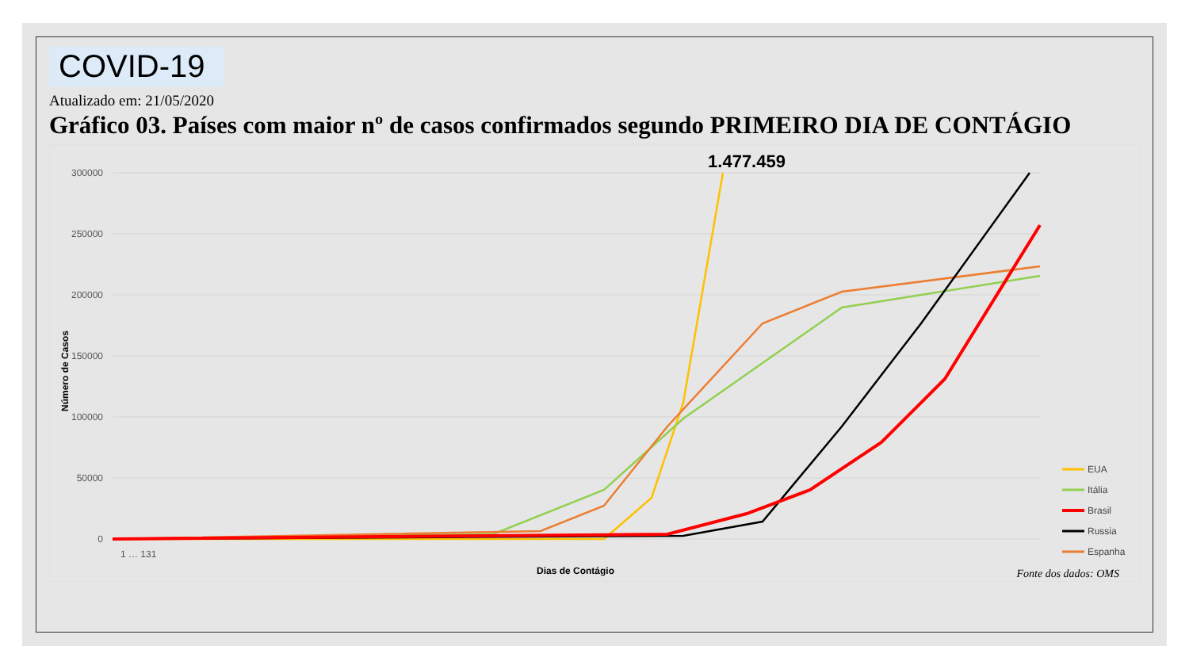COVID-19
Atualizado em: 21/05/2020
Gráfico 03. Países com maior nº de casos confirmados segundo PRIMEIRO DIA DE CONTÁGIO
300000
250000
200000
150000
100000
50000
0
1.477.459
Número de Casos
Dias de Contágio
1 … 131
EUA
Itália
Brasil
Russia
Espanha
Fonte dos dados: OMS